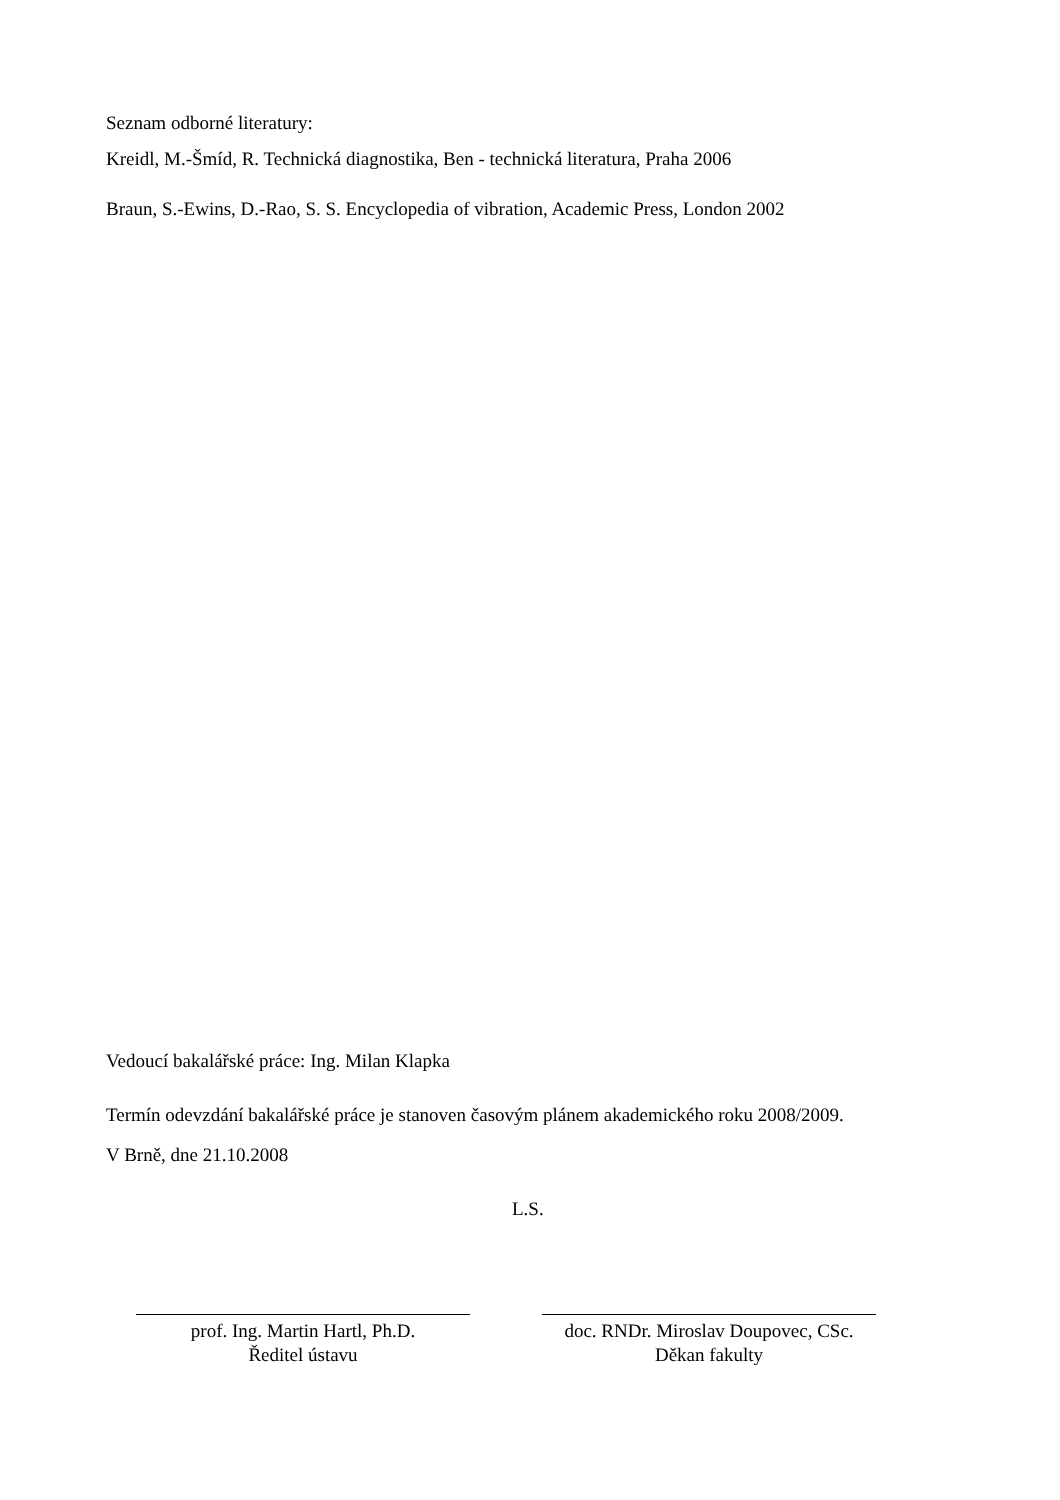Seznam odborné literatury:
Kreidl, M.-Šmíd, R. Technická diagnostika, Ben - technická literatura, Praha 2006
Braun, S.-Ewins, D.-Rao, S. S. Encyclopedia of vibration, Academic Press, London 2002
Vedoucí bakalářské práce: Ing. Milan Klapka
Termín odevzdání bakalářské práce je stanoven časovým plánem akademického roku 2008/2009.
V Brně, dne 21.10.2008
L.S.
prof. Ing. Martin Hartl, Ph.D.
Ředitel ústavu
doc. RNDr. Miroslav Doupovec, CSc.
Děkan fakulty